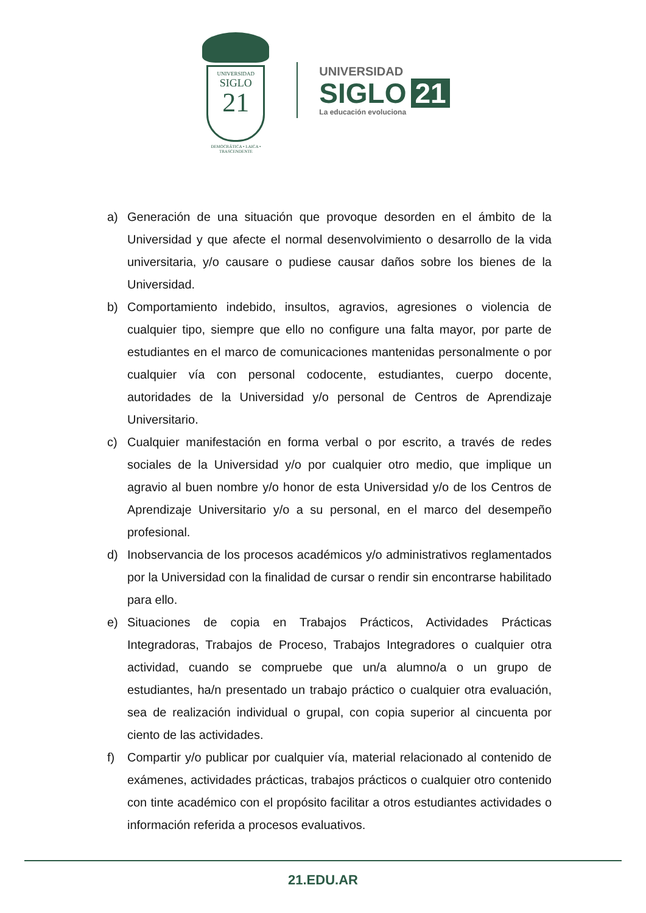UNIVERSIDAD
SIGLO
21
DEMOCRÁTICA • LAICA • TRASCENDENTE
UNIVERSIDAD
SIGLO 21
La educación evoluciona
a) Generación de una situación que provoque desorden en el ámbito de la Universidad y que afecte el normal desenvolvimiento o desarrollo de la vida universitaria, y/o causare o pudiese causar daños sobre los bienes de la Universidad.
b) Comportamiento indebido, insultos, agravios, agresiones o violencia de cualquier tipo, siempre que ello no configure una falta mayor, por parte de estudiantes en el marco de comunicaciones mantenidas personalmente o por cualquier vía con personal codocente, estudiantes, cuerpo docente, autoridades de la Universidad y/o personal de Centros de Aprendizaje Universitario.
c) Cualquier manifestación en forma verbal o por escrito, a través de redes sociales de la Universidad y/o por cualquier otro medio, que implique un agravio al buen nombre y/o honor de esta Universidad y/o de los Centros de Aprendizaje Universitario y/o a su personal, en el marco del desempeño profesional.
d) Inobservancia de los procesos académicos y/o administrativos reglamentados por la Universidad con la finalidad de cursar o rendir sin encontrarse habilitado para ello.
e) Situaciones de copia en Trabajos Prácticos, Actividades Prácticas Integradoras, Trabajos de Proceso, Trabajos Integradores o cualquier otra actividad, cuando se compruebe que un/a alumno/a o un grupo de estudiantes, ha/n presentado un trabajo práctico o cualquier otra evaluación, sea de realización individual o grupal, con copia superior al cincuenta por ciento de las actividades.
f) Compartir y/o publicar por cualquier vía, material relacionado al contenido de exámenes, actividades prácticas, trabajos prácticos o cualquier otro contenido con tinte académico con el propósito facilitar a otros estudiantes actividades o información referida a procesos evaluativos.
21.EDU.AR